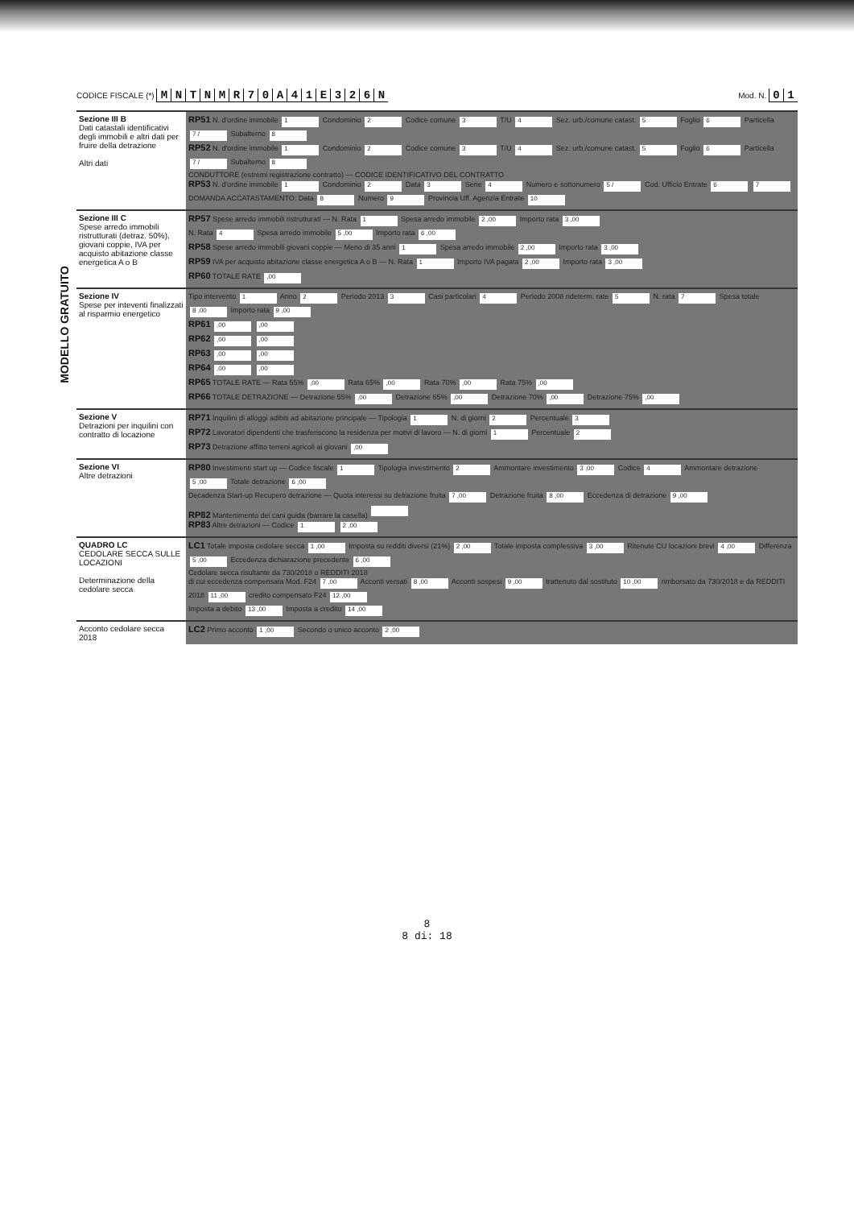CODICE FISCALE (*) MNTNMR 70 A 41 E 326 N
Mod. N. 01
MODELLO GRATUITO
| Sezione III B Dati catastali identificativi degli immobili e altri dati per fruire della detrazione Altri dati | RP51 N. d'ordine immobile 1 Condominio 2 Codice comune 3 T/U 4 Sez. urb./comune catast. 5 Foglio 6 Particella 7 / Subalterno 8 RP52 N. d'ordine immobile 1 Condominio 2 Codice comune 3 T/U 4 Sez. urb./comune catast. 5 Foglio 6 Particella 7 / Subalterno 8 CONDUTTORE (estremi registrazione contratto) — CODICE IDENTIFICATIVO DEL CONTRATTO RP53 N. d'ordine immobile 1 Condominio 2 Data 3 Serie 4 Numero e sottonumero 5 / Cod. Ufficio Entrate 6 7 DOMANDA ACCATASTAMENTO: Data 8 Numero 9 Provincia Uff. Agenzia Entrate 10 |
| Sezione III C Spese arredo immobili ristrutturati (detraz. 50%), giovani coppie, IVA per acquisto abitazione classe energetica A o B | RP57 Spese arredo immobili ristrutturati — N. Rata 1 Spesa arredo immobile 2 ,00 Importo rata 3 ,00 N. Rata 4 Spesa arredo immobile 5 ,00 Importo rata 6 ,00 RP58 Spese arredo immobili giovani coppie — Meno di 35 anni 1 Spesa arredo immobile 2 ,00 Importo rata 3 ,00 RP59 IVA per acquisto abitazione classe energetica A o B — N. Rata 1 Importo IVA pagata 2 ,00 Importo rata 3 ,00 RP60 TOTALE RATE ,00 |
| Sezione IV Spese per inteventi finalizzati al risparmio energetico | Tipo intervento 1 Anno 2 Periodo 2013 3 Casi particolari 4 Periodo 2008 rideterm. rate 5 N. rata 7 Spesa totale 8 ,00 Importo rata 9 ,00 RP61 ,00 ,00 RP62 ,00 ,00 RP63 ,00 ,00 RP64 ,00 ,00 RP65 TOTALE RATE — Rata 55% ,00 Rata 65% ,00 Rata 70% ,00 Rata 75% ,00 RP66 TOTALE DETRAZIONE — Detrazione 55% ,00 Detrazione 65% ,00 Detrazione 70% ,00 Detrazione 75% ,00 |
| Sezione V Detrazioni per inquilini con contratto di locazione | RP71 Inquilini di alloggi adibiti ad abitazione principale — Tipologia 1 N. di giorni 2 Percentuale 3 RP72 Lavoratori dipendenti che trasferiscono la residenza per motivi di lavoro — N. di giorni 1 Percentuale 2 RP73 Detrazione affitto terreni agricoli ai giovani ,00 |
| Sezione VI Altre detrazioni | RP80 Investimenti start up — Codice fiscale 1 Tipologia investimento 2 Ammontare investimento 3 ,00 Codice 4 Ammontare detrazione 5 ,00 Totale detrazione 6 ,00 Decadenza Start-up Recupero detrazione — Quota interessi su detrazione fruita 7 ,00 Detrazione fruita 8 ,00 Eccedenza di detrazione 9 ,00 RP82 Mantenimento dei cani guida (barrare la casella) RP83 Altre detrazioni — Codice 1 2 ,00 |
| QUADRO LC CEDOLARE SECCA SULLE LOCAZIONI Determinazione della cedolare secca | LC1 Totale imposta cedolare secca 1 ,00 Imposta su redditi diversi (21%) 2 ,00 Totale imposta complessiva 3 ,00 Ritenute CU locazioni brevi 4 ,00 Differenza 5 ,00 Eccedenza dichiarazione precedente 6 ,00 Cedolare secca risultante da 730/2018 o REDDITI 2018 di cui eccedenza compensata Mod. F24 7 ,00 Acconti versati 8 ,00 Acconti sospesi 9 ,00 trattenuto dal sostituto 10 ,00 rimborsato da 730/2018 e da REDDITI 2018 11 ,00 credito compensato F24 12 ,00 Imposta a debito 13 ,00 Imposta a credito 14 ,00 |
| Acconto cedolare secca 2018 | LC2 Primo acconto 1 ,00 Secondo o unico acconto 2 ,00 |
8
8 di: 18